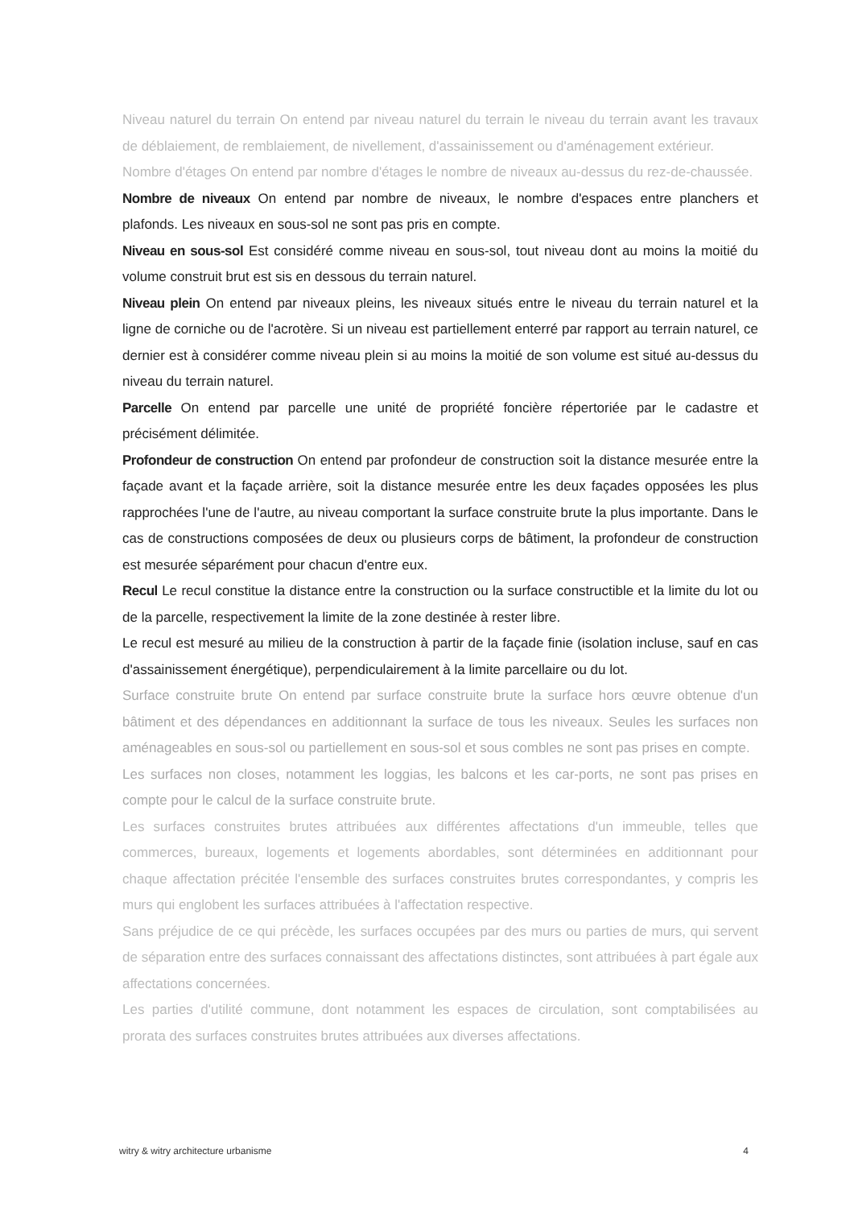Niveau naturel du terrain On entend par niveau naturel du terrain le niveau du terrain avant les travaux de déblaiement, de remblaiement, de nivellement, d'assainissement ou d'aménagement extérieur.
Nombre d'étages On entend par nombre d'étages le nombre de niveaux au-dessus du rez-de-chaussée.
Nombre de niveaux On entend par nombre de niveaux, le nombre d'espaces entre planchers et plafonds. Les niveaux en sous-sol ne sont pas pris en compte.
Niveau en sous-sol Est considéré comme niveau en sous-sol, tout niveau dont au moins la moitié du volume construit brut est sis en dessous du terrain naturel.
Niveau plein On entend par niveaux pleins, les niveaux situés entre le niveau du terrain naturel et la ligne de corniche ou de l'acrotère. Si un niveau est partiellement enterré par rapport au terrain naturel, ce dernier est à considérer comme niveau plein si au moins la moitié de son volume est situé au-dessus du niveau du terrain naturel.
Parcelle On entend par parcelle une unité de propriété foncière répertoriée par le cadastre et précisément délimitée.
Profondeur de construction On entend par profondeur de construction soit la distance mesurée entre la façade avant et la façade arrière, soit la distance mesurée entre les deux façades opposées les plus rapprochées l'une de l'autre, au niveau comportant la surface construite brute la plus importante. Dans le cas de constructions composées de deux ou plusieurs corps de bâtiment, la profondeur de construction est mesurée séparément pour chacun d'entre eux.
Recul Le recul constitue la distance entre la construction ou la surface constructible et la limite du lot ou de la parcelle, respectivement la limite de la zone destinée à rester libre.
Le recul est mesuré au milieu de la construction à partir de la façade finie (isolation incluse, sauf en cas d'assainissement énergétique), perpendiculairement à la limite parcellaire ou du lot.
Surface construite brute On entend par surface construite brute la surface hors œuvre obtenue d'un bâtiment et des dépendances en additionnant la surface de tous les niveaux. Seules les surfaces non aménageables en sous-sol ou partiellement en sous-sol et sous combles ne sont pas prises en compte.
Les surfaces non closes, notamment les loggias, les balcons et les car-ports, ne sont pas prises en compte pour le calcul de la surface construite brute.
Les surfaces construites brutes attribuées aux différentes affectations d'un immeuble, telles que commerces, bureaux, logements et logements abordables, sont déterminées en additionnant pour chaque affectation précitée l'ensemble des surfaces construites brutes correspondantes, y compris les murs qui englobent les surfaces attribuées à l'affectation respective.
Sans préjudice de ce qui précède, les surfaces occupées par des murs ou parties de murs, qui servent de séparation entre des surfaces connaissant des affectations distinctes, sont attribuées à part égale aux affectations concernées.
Les parties d'utilité commune, dont notamment les espaces de circulation, sont comptabilisées au prorata des surfaces construites brutes attribuées aux diverses affectations.
witry & witry architecture urbanisme 4